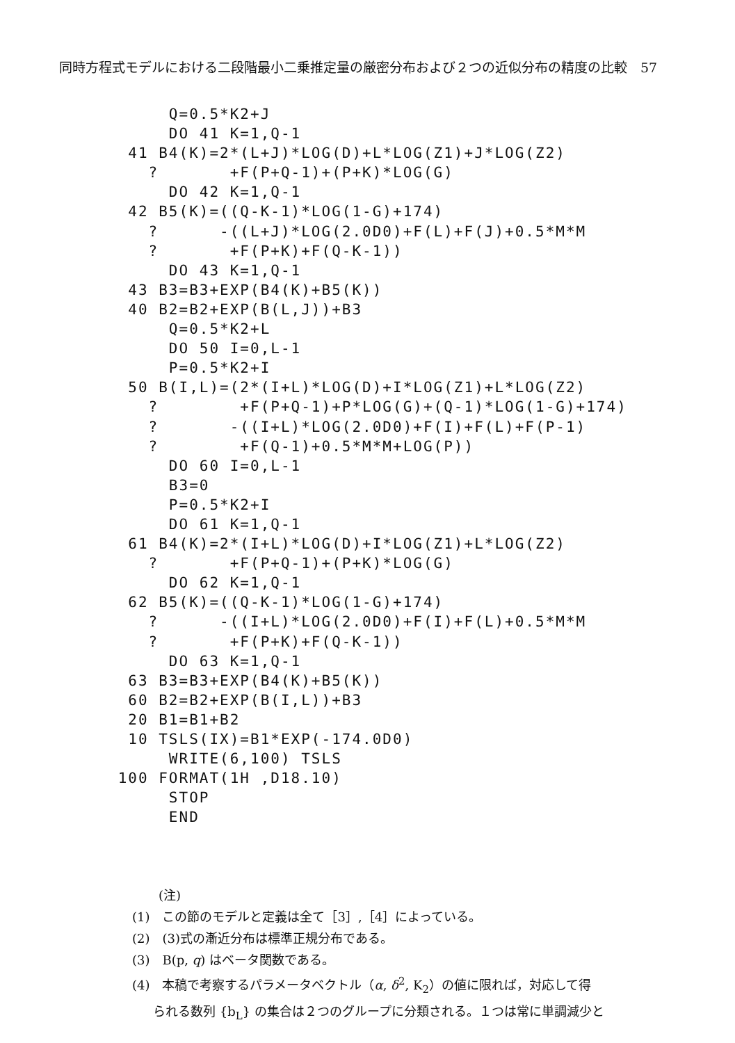同時方程式モデルにおける二段階最小二乗推定量の厳密分布および２つの近似分布の精度の比較　57
      Q=0.5*K2+J
      DO 41 K=1,Q-1
  41 B4(K)=2*(L+J)*LOG(D)+L*LOG(Z1)+J*LOG(Z2)
    ?       +F(P+Q-1)+(P+K)*LOG(G)
      DO 42 K=1,Q-1
  42 B5(K)=((Q-K-1)*LOG(1-G)+174)
    ?      -((L+J)*LOG(2.0D0)+F(L)+F(J)+0.5*M*M
    ?       +F(P+K)+F(Q-K-1))
      DO 43 K=1,Q-1
  43 B3=B3+EXP(B4(K)+B5(K))
  40 B2=B2+EXP(B(L,J))+B3
      Q=0.5*K2+L
      DO 50 I=0,L-1
      P=0.5*K2+I
  50 B(I,L)=(2*(I+L)*LOG(D)+I*LOG(Z1)+L*LOG(Z2)
    ?        +F(P+Q-1)+P*LOG(G)+(Q-1)*LOG(1-G)+174)
    ?       -((I+L)*LOG(2.0D0)+F(I)+F(L)+F(P-1)
    ?        +F(Q-1)+0.5*M*M+LOG(P))
      DO 60 I=0,L-1
      B3=0
      P=0.5*K2+I
      DO 61 K=1,Q-1
  61 B4(K)=2*(I+L)*LOG(D)+I*LOG(Z1)+L*LOG(Z2)
    ?       +F(P+Q-1)+(P+K)*LOG(G)
      DO 62 K=1,Q-1
  62 B5(K)=((Q-K-1)*LOG(1-G)+174)
    ?      -((I+L)*LOG(2.0D0)+F(I)+F(L)+0.5*M*M
    ?       +F(P+K)+F(Q-K-1))
      DO 63 K=1,Q-1
  63 B3=B3+EXP(B4(K)+B5(K))
  60 B2=B2+EXP(B(I,L))+B3
  20 B1=B1+B2
  10 TSLS(IX)=B1*EXP(-174.0D0)
      WRITE(6,100) TSLS
 100 FORMAT(1H ,D18.10)
      STOP
      END
(注)
(1)　この節のモデルと定義は全て［3］,［4］によっている。
(2)　(3)式の漸近分布は標準正規分布である。
(3)　B(p, q) はベータ関数である。
(4)　本稿で考察するパラメータベクトル（α, δ<sup>2</sup>, K<sub>2</sub>）の値に限れば，対応して得
られる数列 {b<sub>L</sub>} の集合は２つのグループに分類される。１つは常に単調減少と